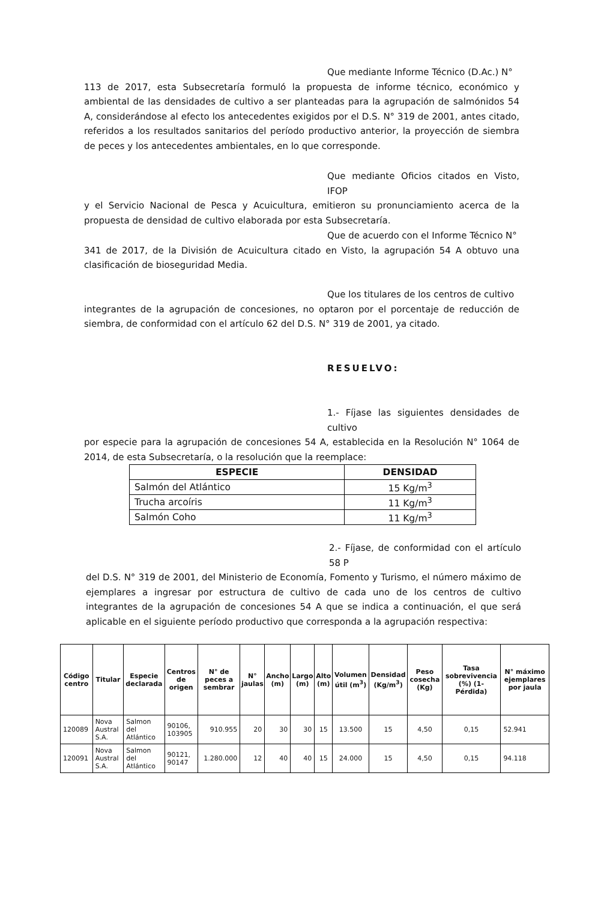Que mediante Informe Técnico (D.Ac.) N°
113 de 2017, esta Subsecretaría formuló la propuesta de informe técnico, económico y ambiental de las densidades de cultivo a ser planteadas para la agrupación de salmónidos 54 A, considerándose al efecto los antecedentes exigidos por el D.S. N° 319 de 2001, antes citado, referidos a los resultados sanitarios del período productivo anterior, la proyección de siembra de peces y los antecedentes ambientales, en lo que corresponde.
Que mediante Oficios citados en Visto, IFOP
y el Servicio Nacional de Pesca y Acuicultura, emitieron su pronunciamiento acerca de la propuesta de densidad de cultivo elaborada por esta Subsecretaría.
Que de acuerdo con el Informe Técnico N°
341 de 2017, de la División de Acuicultura citado en Visto, la agrupación 54 A obtuvo una clasificación de bioseguridad Media.
Que los titulares de los centros de cultivo
integrantes de la agrupación de concesiones, no optaron por el porcentaje de reducción de siembra, de conformidad con el artículo 62 del D.S. N° 319 de 2001, ya citado.
RESUELVO:
1.- Fíjase las siguientes densidades de cultivo
por especie para la agrupación de concesiones 54 A, establecida en la Resolución N° 1064 de 2014, de esta Subsecretaría, o la resolución que la reemplace:
| ESPECIE | DENSIDAD |
| --- | --- |
| Salmón del Atlántico | 15 Kg/m<sup>3</sup> |
| Trucha arcoíris | 11 Kg/m<sup>3</sup> |
| Salmón Coho | 11 Kg/m<sup>3</sup> |
2.- Fíjase, de conformidad con el artículo 58 P
del D.S. N° 319 de 2001, del Ministerio de Economía, Fomento y Turismo, el número máximo de ejemplares a ingresar por estructura de cultivo de cada uno de los centros de cultivo integrantes de la agrupación de concesiones 54 A que se indica a continuación, el que será aplicable en el siguiente período productivo que corresponda a la agrupación respectiva:
| Código centro | Titular | Especie declarada | Centros de origen | N° de peces a sembrar | N° jaulas | Ancho (m) | Largo (m) | Alto (m) | Volumen útil (m<sup>3</sup>) | Densidad (Kg/m<sup>3</sup>) | Peso cosecha (Kg) | Tasa sobrevivencia (%) (1-Pérdida) | N° máximo ejemplares por jaula |
| --- | --- | --- | --- | --- | --- | --- | --- | --- | --- | --- | --- | --- | --- |
| 120089 | Nova Austral S.A. | Salmon del Atlántico | 90106, 103905 | 910.955 | 20 | 30 | 30 | 15 | 13.500 | 15 | 4,50 | 0,15 | 52.941 |
| 120091 | Nova Austral S.A. | Salmon del Atlántico | 90121, 90147 | 1.280.000 | 12 | 40 | 40 | 15 | 24.000 | 15 | 4,50 | 0,15 | 94.118 |